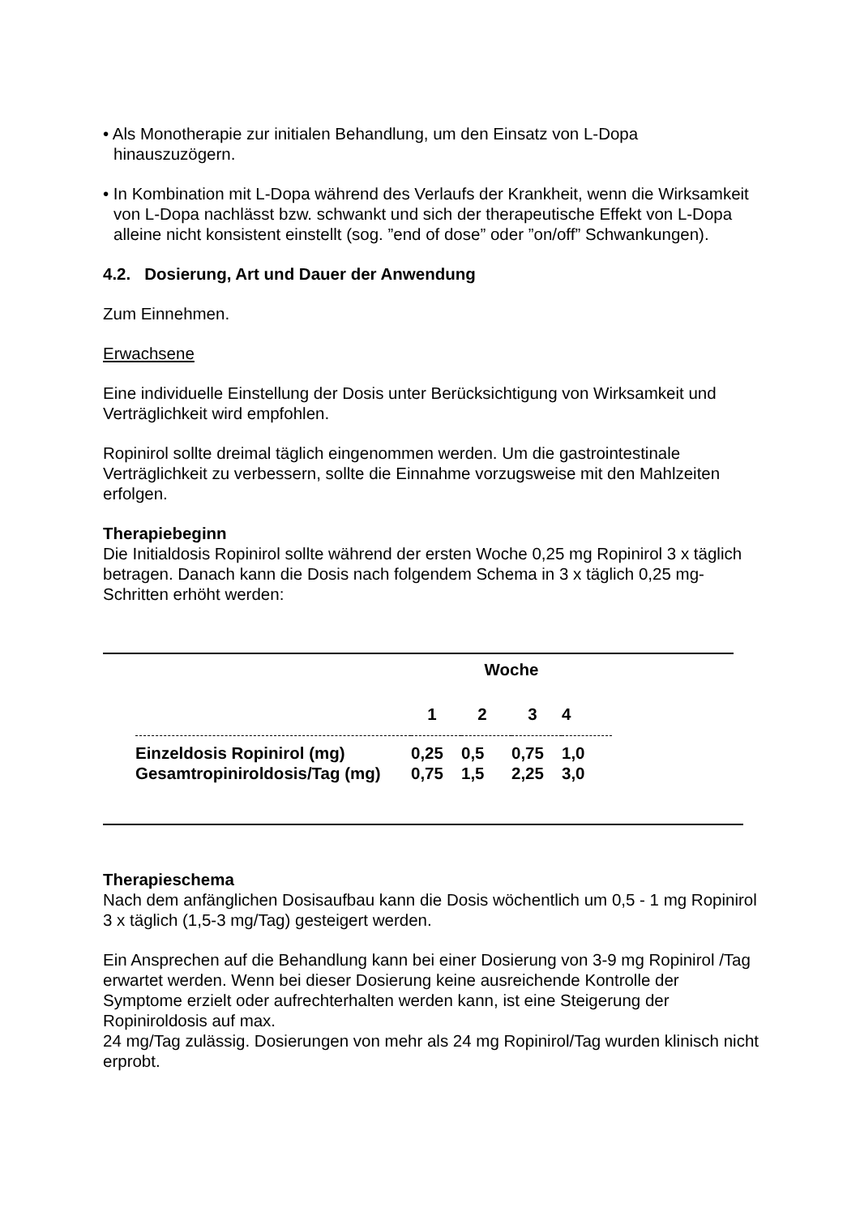• Als Monotherapie zur initialen Behandlung, um den Einsatz von L-Dopa hinauszuzögern.
• In Kombination mit L-Dopa während des Verlaufs der Krankheit, wenn die Wirksamkeit von L-Dopa nachlässt bzw. schwankt und sich der therapeutische Effekt von L-Dopa alleine nicht konsistent einstellt (sog. ”end of dose” oder ”on/off” Schwankungen).
4.2. Dosierung, Art und Dauer der Anwendung
Zum Einnehmen.
Erwachsene
Eine individuelle Einstellung der Dosis unter Berücksichtigung von Wirksamkeit und Verträglichkeit wird empfohlen.
Ropinirol sollte dreimal täglich eingenommen werden. Um die gastrointestinale Verträglichkeit zu verbessern, sollte die Einnahme vorzugsweise mit den Mahlzeiten erfolgen.
Therapiebeginn
Die Initialdosis Ropinirol sollte während der ersten Woche 0,25 mg Ropinirol 3 x täglich betragen. Danach kann die Dosis nach folgendem Schema in 3 x täglich 0,25 mg-Schritten erhöht werden:
| | Woche | | | |
| | 1 | 2 | 3 | 4 |
| Einzeldosis Ropinirol (mg) | 0,25 | 0,5 | 0,75 | 1,0 |
| Gesamtropiniroldosis/Tag (mg) | 0,75 | 1,5 | 2,25 | 3,0 |
Therapieschema
Nach dem anfänglichen Dosisaufbau kann die Dosis wöchentlich um 0,5 - 1 mg Ropinirol 3 x täglich (1,5-3 mg/Tag) gesteigert werden.
Ein Ansprechen auf die Behandlung kann bei einer Dosierung von 3-9 mg Ropinirol /Tag erwartet werden. Wenn bei dieser Dosierung keine ausreichende Kontrolle der Symptome erzielt oder aufrechterhalten werden kann, ist eine Steigerung der Ropiniroldosis auf max.
24 mg/Tag zulässig. Dosierungen von mehr als 24 mg Ropinirol/Tag wurden klinisch nicht erprobt.